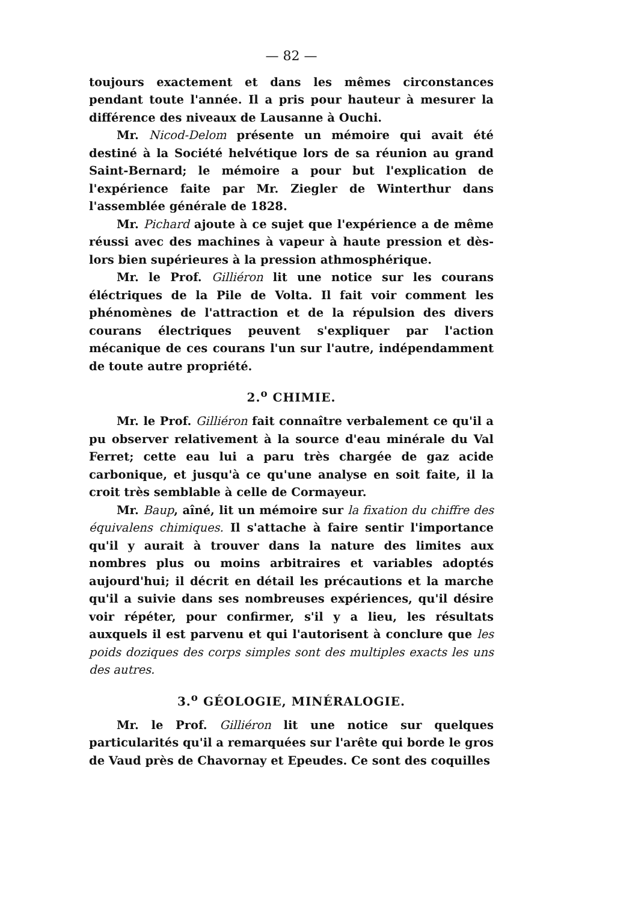— 82 —
toujours exactement et dans les mêmes circonstances pendant toute l'année. Il a pris pour hauteur à mesurer la différence des niveaux de Lausanne à Ouchi.
Mr. Nicod-Delom présente un mémoire qui avait été destiné à la Société helvétique lors de sa réunion au grand Saint-Bernard; le mémoire a pour but l'explication de l'expérience faite par Mr. Ziegler de Winterthur dans l'assemblée générale de 1828.
Mr. Pichard ajoute à ce sujet que l'expérience a de même réussi avec des machines à vapeur à haute pression et dès-lors bien supérieures à la pression athmosphérique.
Mr. le Prof. Gilliéron lit une notice sur les courans éléctriques de la Pile de Volta. Il fait voir comment les phénomènes de l'attraction et de la répulsion des divers courans électriques peuvent s'expliquer par l'action mécanique de ces courans l'un sur l'autre, indépendamment de toute autre propriété.
2.<sup>o</sup> CHIMIE.
Mr. le Prof. Gilliéron fait connaître verbalement ce qu'il a pu observer relativement à la source d'eau minérale du Val Ferret; cette eau lui a paru très chargée de gaz acide carbonique, et jusqu'à ce qu'une analyse en soit faite, il la croit très semblable à celle de Cormayeur.
Mr. Baup, aîné, lit un mémoire sur la fixation du chiffre des équivalens chimiques. Il s'attache à faire sentir l'importance qu'il y aurait à trouver dans la nature des limites aux nombres plus ou moins arbitraires et variables adoptés aujourd'hui; il décrit en détail les précautions et la marche qu'il a suivie dans ses nombreuses expériences, qu'il désire voir répéter, pour confirmer, s'il y a lieu, les résultats auxquels il est parvenu et qui l'autorisent à conclure que les poids doziques des corps simples sont des multiples exacts les uns des autres.
3.<sup>o</sup> GÉOLOGIE, MINÉRALOGIE.
Mr. le Prof. Gilliéron lit une notice sur quelques particularités qu'il a remarquées sur l'arête qui borde le gros de Vaud près de Chavornay et Epeudes. Ce sont des coquilles